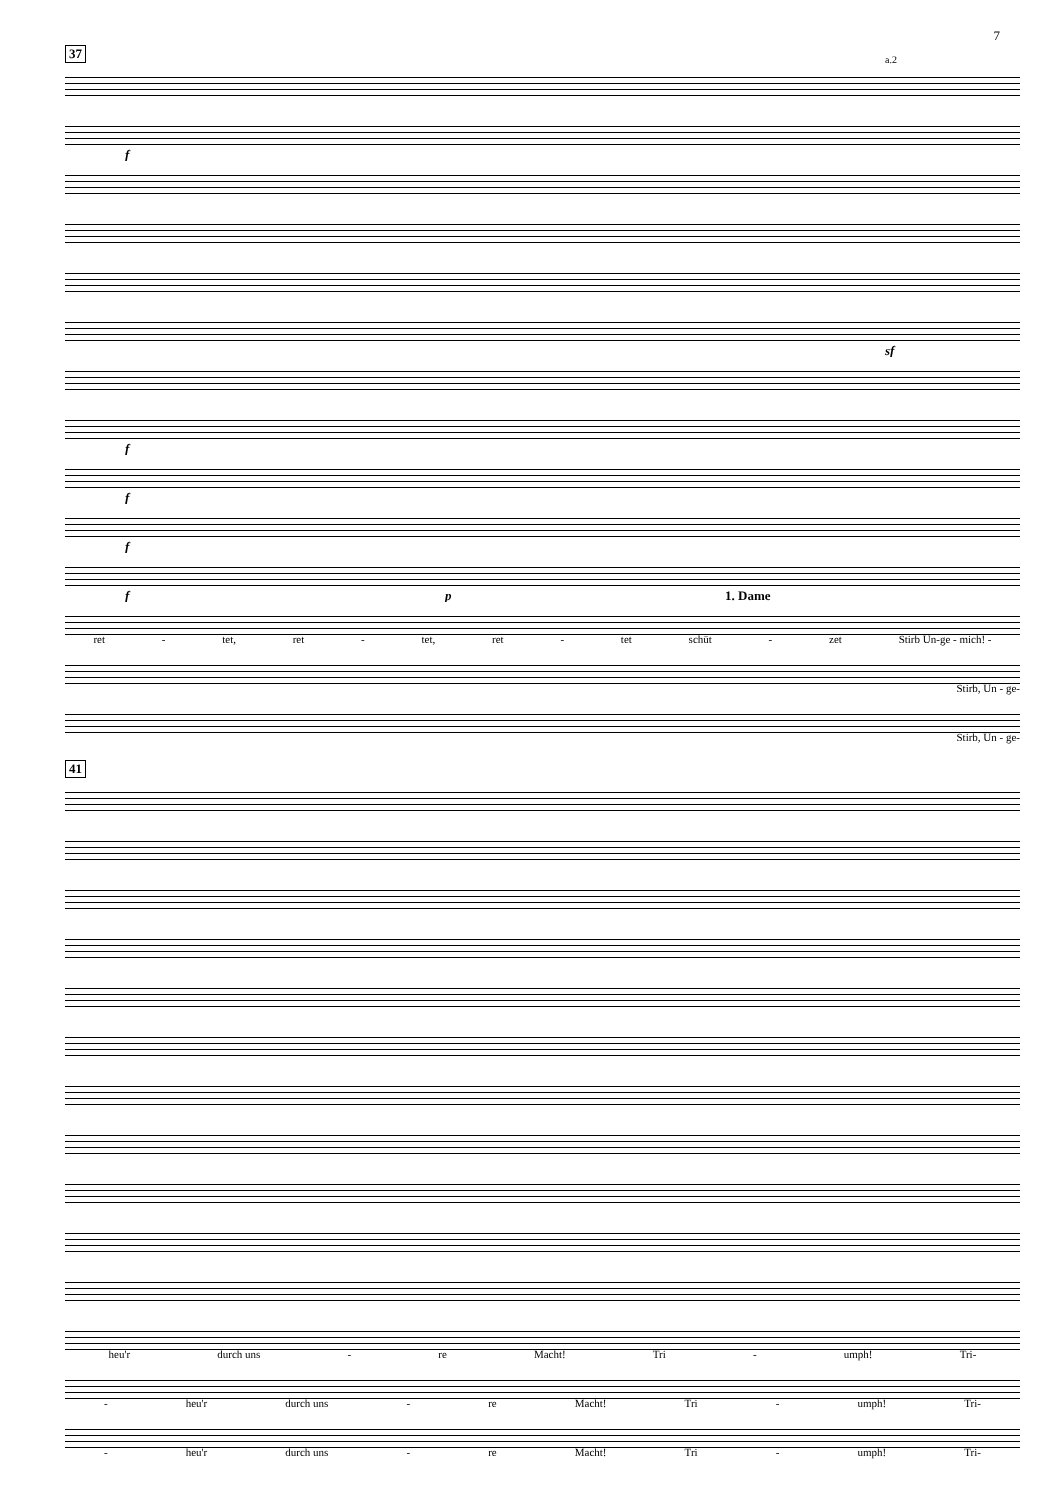7
37
a.2
f
sf
f
f
f
f p 1. Dame
ret - tet, ret - tet, ret - tet schüt - zet Stirb Un-ge - mich! -
Stirb, Un - ge-
Stirb, Un - ge-
41
heu'r durch uns - re Macht! Tri - umph! Tri-
- heu'r durch uns - re Macht! Tri - umph! Tri-
- heu'r durch uns - re Macht! Tri - umph! Tri-